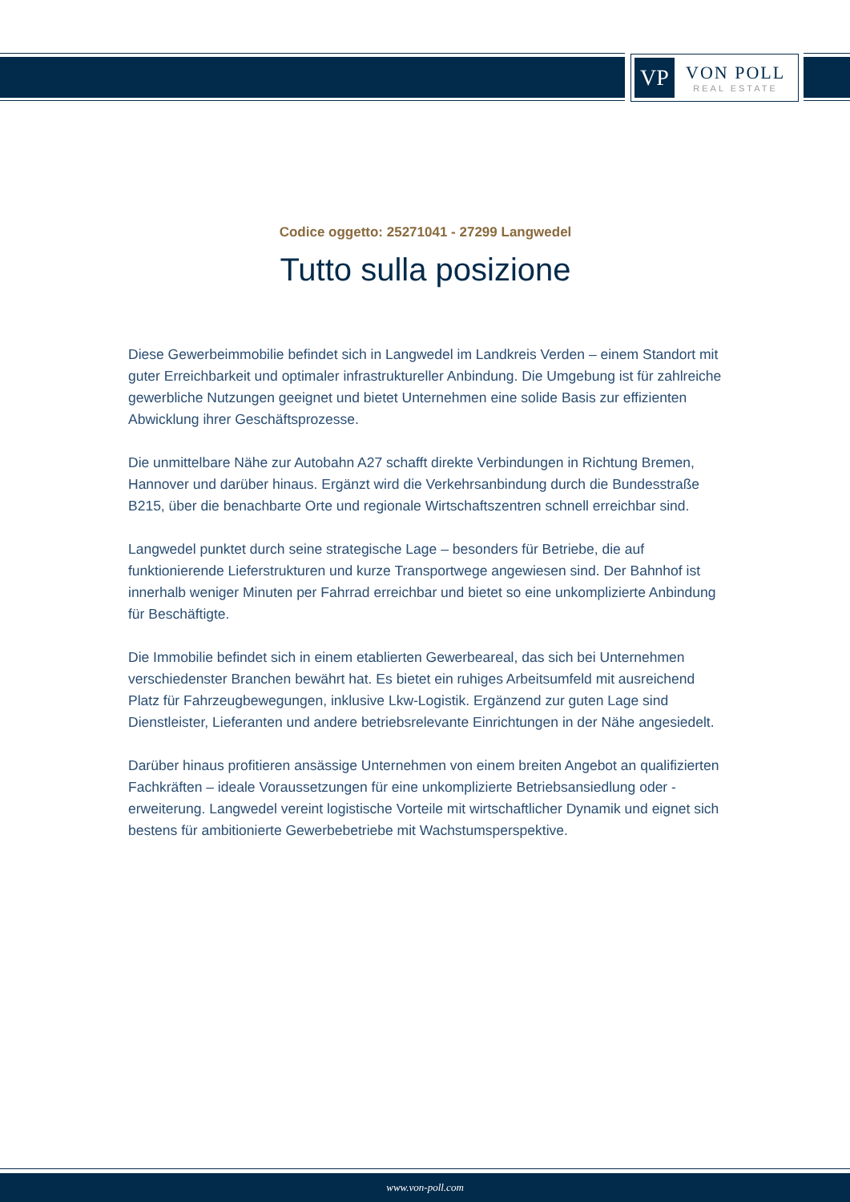VP
VON POLL
REAL ESTATE
Codice oggetto: 25271041 - 27299 Langwedel
Tutto sulla posizione
Diese Gewerbeimmobilie befindet sich in Langwedel im Landkreis Verden – einem Standort mit guter Erreichbarkeit und optimaler infrastruktureller Anbindung. Die Umgebung ist für zahlreiche gewerbliche Nutzungen geeignet und bietet Unternehmen eine solide Basis zur effizienten Abwicklung ihrer Geschäftsprozesse.
Die unmittelbare Nähe zur Autobahn A27 schafft direkte Verbindungen in Richtung Bremen, Hannover und darüber hinaus. Ergänzt wird die Verkehrsanbindung durch die Bundesstraße B215, über die benachbarte Orte und regionale Wirtschaftszentren schnell erreichbar sind.
Langwedel punktet durch seine strategische Lage – besonders für Betriebe, die auf funktionierende Lieferstrukturen und kurze Transportwege angewiesen sind. Der Bahnhof ist innerhalb weniger Minuten per Fahrrad erreichbar und bietet so eine unkomplizierte Anbindung für Beschäftigte.
Die Immobilie befindet sich in einem etablierten Gewerbeareal, das sich bei Unternehmen verschiedenster Branchen bewährt hat. Es bietet ein ruhiges Arbeitsumfeld mit ausreichend Platz für Fahrzeugbewegungen, inklusive Lkw-Logistik. Ergänzend zur guten Lage sind Dienstleister, Lieferanten und andere betriebsrelevante Einrichtungen in der Nähe angesiedelt.
Darüber hinaus profitieren ansässige Unternehmen von einem breiten Angebot an qualifizierten Fachkräften – ideale Voraussetzungen für eine unkomplizierte Betriebsansiedlung oder -erweiterung. Langwedel vereint logistische Vorteile mit wirtschaftlicher Dynamik und eignet sich bestens für ambitionierte Gewerbebetriebe mit Wachstumsperspektive.
www.von-poll.com